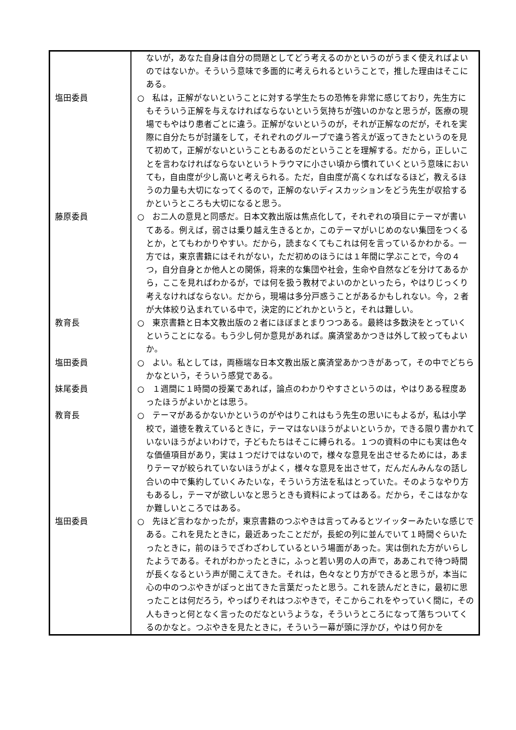| | ないが，あなた自身は自分の問題としてどう考えるのかというのがうまく使えればよいのではないか。そういう意味で多面的に考えられるということで，推した理由はそこにある。 |
| 塩田委員 | ○ 私は，正解がないということに対する学生たちの恐怖を非常に感じており，先生方にもそういう正解を与えなければならないという気持ちが強いのかなと思うが，医療の現場でもやはり患者ごとに違う。正解がないというのが，それが正解なのだが，それを実際に自分たちが討議をして，それぞれのグループで違う答えが返ってきたというのを見て初めて，正解がないということもあるのだということを理解する。だから，正しいことを言わなければならないというトラウマに小さい頃から慣れていくという意味においても，自由度が少し高いと考えられる。ただ，自由度が高くなればなるほど，教えるほうの力量も大切になってくるので，正解のないディスカッションをどう先生が収拾するかというところも大切になると思う。 |
| 藤原委員 | ○ お二人の意見と同感だ。日本文教出版は焦点化して，それぞれの項目にテーマが書いてある。例えば，弱さは乗り越え生きるとか，このテーマがいじめのない集団をつくるとか，とてもわかりやすい。だから，読まなくてもこれは何を言っているかわかる。一方では，東京書籍にはそれがない，ただ初めのほうには１年間に学ぶことで，今の４つ，自分自身とか他人との関係，将来的な集団や社会，生命や自然などを分けてあるから，ここを見ればわかるが，では何を扱う教材でよいのかといったら，やはりじっくり考えなければならない。だから，現場は多分戸惑うことがあるかもしれない。今，２者が大体絞り込まれている中で，決定的にどれかというと，それは難しい。 |
| 教育長 | ○ 東京書籍と日本文教出版の２者にほぼまとまりつつある。最終は多数決をとっていくということになる。もう少し何か意見があれば。廣済堂あかつきは外して絞ってもよいか。 |
| 塩田委員 | ○ よい。私としては，両極端な日本文教出版と廣済堂あかつきがあって，その中でどちらかなという，そういう感覚である。 |
| 妹尾委員 | ○ １週間に１時間の授業であれば，論点のわかりやすさというのは，やはりある程度あったほうがよいかとは思う。 |
| 教育長 | ○ テーマがあるかないかというのがやはりこれはもう先生の思いにもよるが，私は小学校で，道徳を教えているときに，テーマはないほうがよいというか，できる限り書かれていないほうがよいわけで，子どもたちはそこに縛られる。１つの資料の中にも実は色々な価値項目があり，実は１つだけではないので，様々な意見を出させるためには，あまりテーマが絞られていないほうがよく，様々な意見を出させて，だんだんみんなの話し合いの中で集約していくみたいな，そういう方法を私はとっていた。そのようなやり方もあるし，テーマが欲しいなと思うときも資料によってはある。だから，そこはなかなか難しいところではある。 |
| 塩田委員 | ○ 先ほど言わなかったが，東京書籍のつぶやきは言ってみるとツイッターみたいな感じである。これを見たときに，最近あったことだが，長蛇の列に並んでいて１時間ぐらいたったときに，前のほうでざわざわしているという場面があった。実は倒れた方がいらしたようである。それがわかったときに，ふっと若い男の人の声で，ああこれで待つ時間が長くなるという声が聞こえてきた。それは，色々なとり方ができると思うが，本当に心の中のつぶやきがぽっと出てきた言葉だったと思う。これを読んだときに，最初に思ったことは何だろう，やっぱりそれはつぶやきで，そこからこれをやっていく間に，その人もきっと何となく言ったのだなというような，そういうところになって落ちついてくるのかなと。つぶやきを見たときに，そういう一幕が頭に浮かび，やはり何かを |